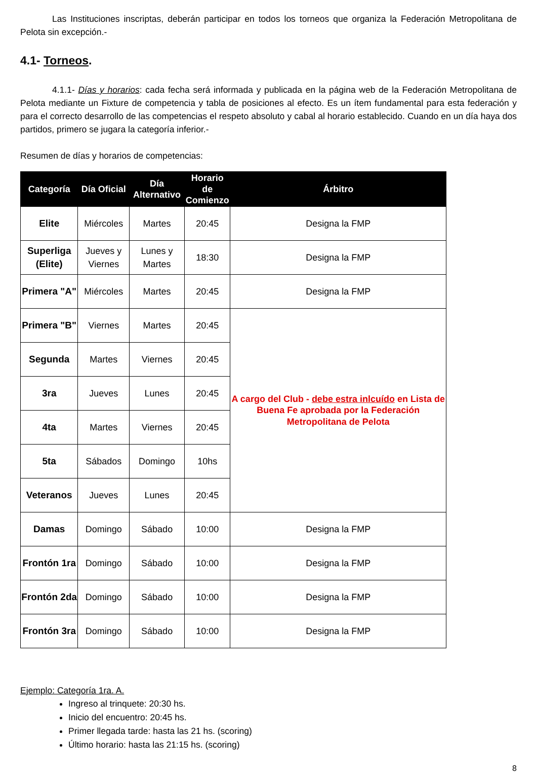Las Instituciones inscriptas, deberán participar en todos los torneos que organiza la Federación Metropolitana de Pelota sin excepción.-
4.1- Torneos.
4.1.1- Días y horarios: cada fecha será informada y publicada en la página web de la Federación Metropolitana de Pelota mediante un Fixture de competencia y tabla de posiciones al efecto. Es un ítem fundamental para esta federación y para el correcto desarrollo de las competencias el respeto absoluto y cabal al horario establecido. Cuando en un día haya dos partidos, primero se jugara la categoría inferior.-
Resumen de días y horarios de competencias:
| Categoría | Día Oficial | Día Alternativo | Horario de Comienzo | Árbitro |
| --- | --- | --- | --- | --- |
| Elite | Miércoles | Martes | 20:45 | Designa la FMP |
| Superliga (Elite) | Jueves y Viernes | Lunes y Martes | 18:30 | Designa la FMP |
| Primera "A" | Miércoles | Martes | 20:45 | Designa la FMP |
| Primera "B" | Viernes | Martes | 20:45 | A cargo del Club - debe estra inlcuído en Lista de Buena Fe aprobada por la Federación Metropolitana de Pelota |
| Segunda | Martes | Viernes | 20:45 | |
| 3ra | Jueves | Lunes | 20:45 | |
| 4ta | Martes | Viernes | 20:45 | |
| 5ta | Sábados | Domingo | 10hs | |
| Veteranos | Jueves | Lunes | 20:45 | |
| Damas | Domingo | Sábado | 10:00 | Designa la FMP |
| Frontón 1ra | Domingo | Sábado | 10:00 | Designa la FMP |
| Frontón 2da | Domingo | Sábado | 10:00 | Designa la FMP |
| Frontón 3ra | Domingo | Sábado | 10:00 | Designa la FMP |
Ejemplo: Categoría 1ra. A.
Ingreso al trinquete: 20:30 hs.
Inicio del encuentro: 20:45 hs.
Primer llegada tarde: hasta las 21 hs. (scoring)
Último horario: hasta las 21:15 hs. (scoring)
8